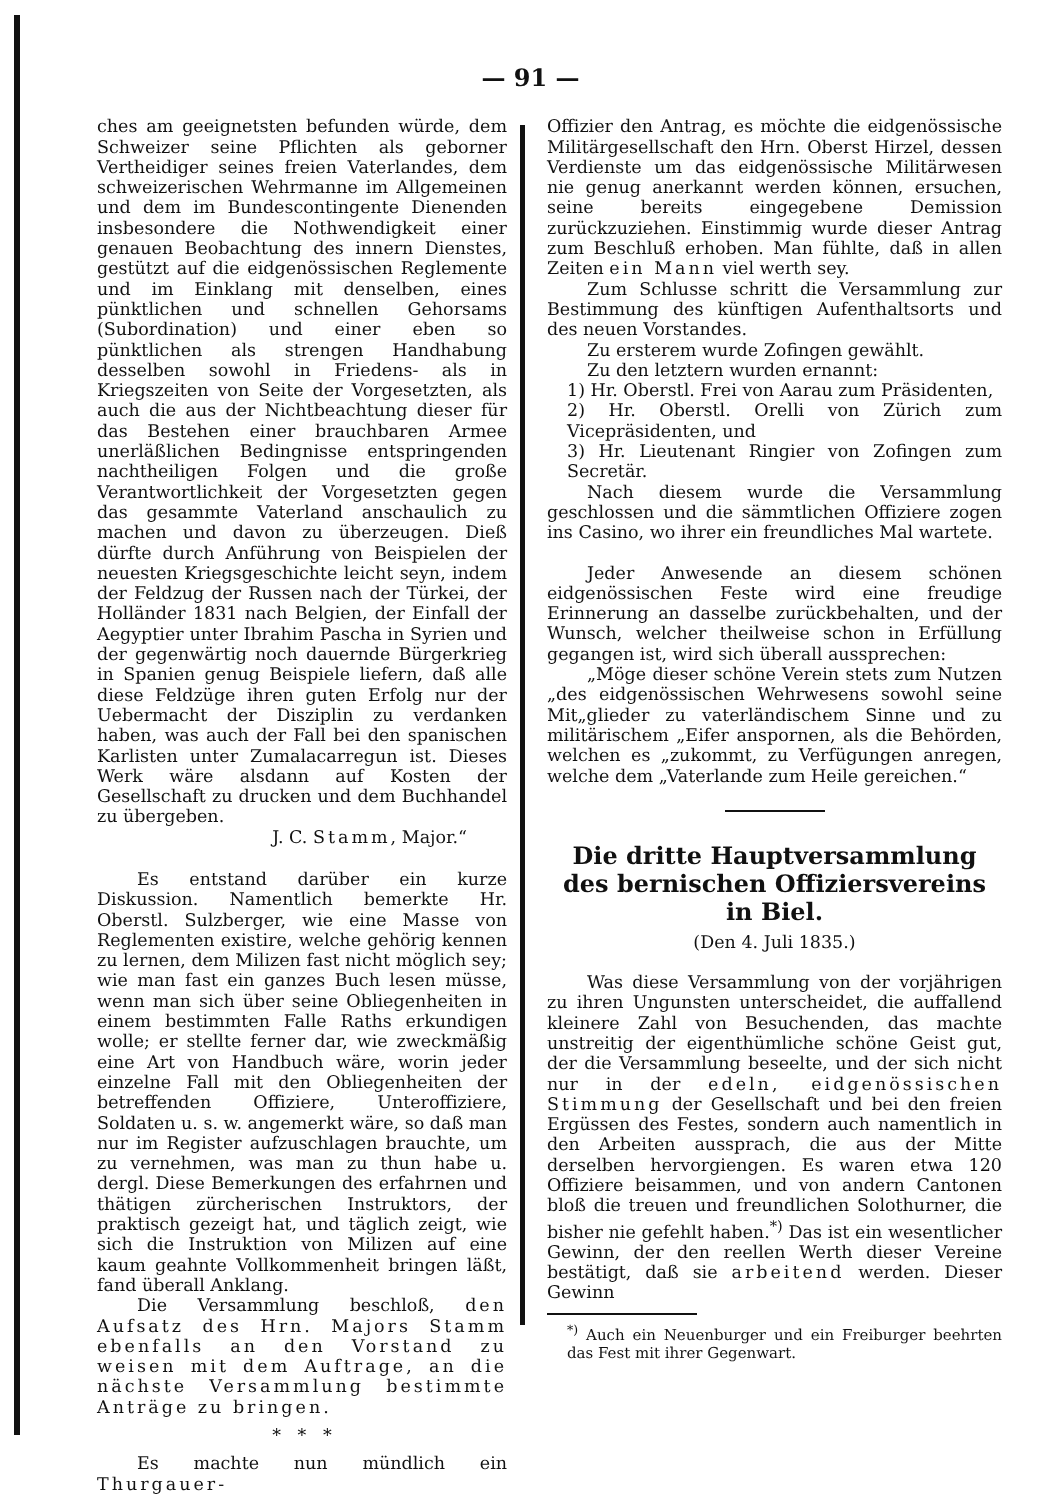— 91 —
ches am geeignetsten befunden würde, dem Schweizer seine Pflichten als geborner Vertheidiger seines freien Vaterlandes, dem schweizerischen Wehrmanne im Allgemeinen und dem im Bundescontingente Dienenden insbesondere die Nothwendigkeit einer genauen Beobachtung des innern Dienstes, gestützt auf die eidgenössischen Reglemente und im Einklang mit denselben, eines pünktlichen und schnellen Gehorsams (Subordination) und einer eben so pünktlichen als strengen Handhabung desselben sowohl in Friedens- als in Kriegszeiten von Seite der Vorgesetzten, als auch die aus der Nichtbeachtung dieser für das Bestehen einer brauchbaren Armee unerläßlichen Bedingnisse entspringenden nachtheiligen Folgen und die große Verantwortlichkeit der Vorgesetzten gegen das gesammte Vaterland anschaulich zu machen und davon zu überzeugen. Dieß dürfte durch Anführung von Beispielen der neuesten Kriegsgeschichte leicht seyn, indem der Feldzug der Russen nach der Türkei, der Holländer 1831 nach Belgien, der Einfall der Aegyptier unter Ibrahim Pascha in Syrien und der gegenwärtig noch dauernde Bürgerkrieg in Spanien genug Beispiele liefern, daß alle diese Feldzüge ihren guten Erfolg nur der Uebermacht der Disziplin zu verdanken haben, was auch der Fall bei den spanischen Karlisten unter Zumalacarregun ist. Dieses Werk wäre alsdann auf Kosten der Gesellschaft zu drucken und dem Buchhandel zu übergeben.
J. C. Stamm, Major.“
Es entstand darüber ein kurze Diskussion. Namentlich bemerkte Hr. Oberstl. Sulzberger, wie eine Masse von Reglementen existire, welche gehörig kennen zu lernen, dem Milizen fast nicht möglich sey; wie man fast ein ganzes Buch lesen müsse, wenn man sich über seine Obliegenheiten in einem bestimmten Falle Raths erkundigen wolle; er stellte ferner dar, wie zweckmäßig eine Art von Handbuch wäre, worin jeder einzelne Fall mit den Obliegenheiten der betreffenden Offiziere, Unteroffiziere, Soldaten u. s. w. angemerkt wäre, so daß man nur im Register aufzuschlagen brauchte, um zu vernehmen, was man zu thun habe u. dergl. Diese Bemerkungen des erfahrnen und thätigen zürcherischen Instruktors, der praktisch gezeigt hat, und täglich zeigt, wie sich die Instruktion von Milizen auf eine kaum geahnte Vollkommenheit bringen läßt, fand überall Anklang.
Die Versammlung beschloß, den Aufsatz des Hrn. Majors Stamm ebenfalls an den Vorstand zu weisen mit dem Auftrage, an die nächste Versammlung bestimmte Anträge zu bringen.
* * *
Es machte nun mündlich ein Thurgauer-
Offizier den Antrag, es möchte die eidgenössische Militärgesellschaft den Hrn. Oberst Hirzel, dessen Verdienste um das eidgenössische Militärwesen nie genug anerkannt werden können, ersuchen, seine bereits eingegebene Demission zurückzuziehen. Einstimmig wurde dieser Antrag zum Beschluß erhoben. Man fühlte, daß in allen Zeiten ein Mann viel werth sey.
Zum Schlusse schritt die Versammlung zur Bestimmung des künftigen Aufenthaltsorts und des neuen Vorstandes.
Zu ersterem wurde Zofingen gewählt.
Zu den letztern wurden ernannt:
1) Hr. Oberstl. Frei von Aarau zum Präsidenten,
2) Hr. Oberstl. Orelli von Zürich zum Vicepräsidenten, und
3) Hr. Lieutenant Ringier von Zofingen zum Secretär.
Nach diesem wurde die Versammlung geschlossen und die sämmtlichen Offiziere zogen ins Casino, wo ihrer ein freundliches Mal wartete.
Jeder Anwesende an diesem schönen eidgenössischen Feste wird eine freudige Erinnerung an dasselbe zurückbehalten, und der Wunsch, welcher theilweise schon in Erfüllung gegangen ist, wird sich überall aussprechen:
„Möge dieser schöne Verein stets zum Nutzen „des eidgenössischen Wehrwesens sowohl seine Mit„glieder zu vaterländischem Sinne und zu militärischem „Eifer anspornen, als die Behörden, welchen es „zukommt, zu Verfügungen anregen, welche dem „Vaterlande zum Heile gereichen.“
Die dritte Hauptversammlung des bernischen Offiziersvereins in Biel.
(Den 4. Juli 1835.)
Was diese Versammlung von der vorjährigen zu ihren Ungunsten unterscheidet, die auffallend kleinere Zahl von Besuchenden, das machte unstreitig der eigenthümliche schöne Geist gut, der die Versammlung beseelte, und der sich nicht nur in der edeln, eidgenössischen Stimmung der Gesellschaft und bei den freien Ergüssen des Festes, sondern auch namentlich in den Arbeiten aussprach, die aus der Mitte derselben hervorgiengen. Es waren etwa 120 Offiziere beisammen, und von andern Cantonen bloß die treuen und freundlichen Solothurner, die bisher nie gefehlt haben.<sup>*)</sup> Das ist ein wesentlicher Gewinn, der den reellen Werth dieser Vereine bestätigt, daß sie arbeitend werden. Dieser Gewinn
<sup>*)</sup> Auch ein Neuenburger und ein Freiburger beehrten das Fest mit ihrer Gegenwart.